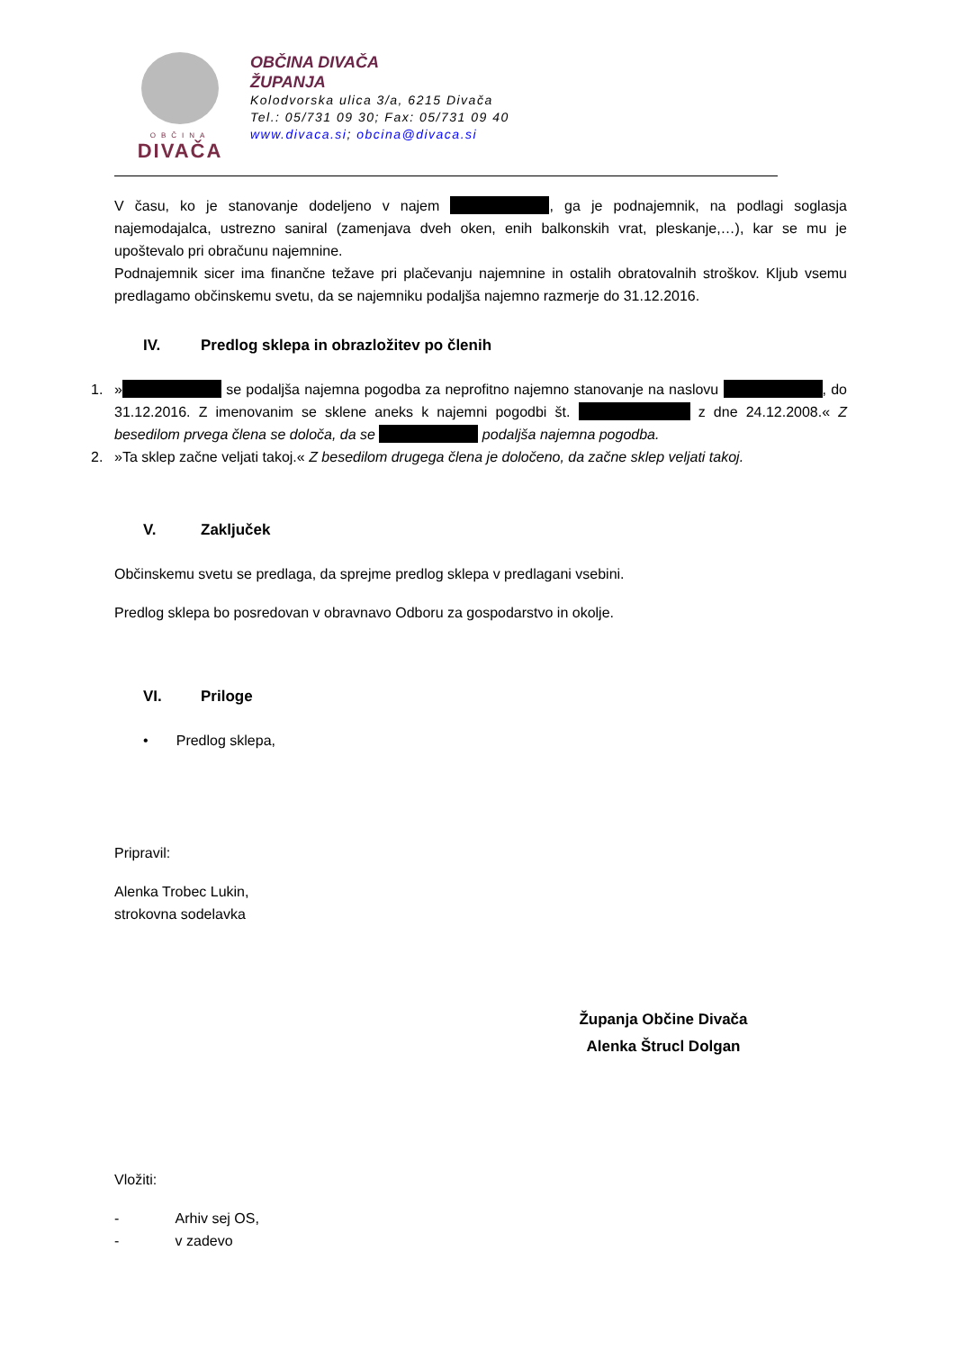OBČINA
DIVAČA
OBČINA DIVAČA
ŽUPANJA
Kolodvorska ulica 3/a, 6215 Divača
Tel.: 05/731 09 30; Fax: 05/731 09 40
www.divaca.si; obcina@divaca.si
V času, ko je stanovanje dodeljeno v najem , ga je podnajemnik, na podlagi soglasja najemodajalca, ustrezno saniral (zamenjava dveh oken, enih balkonskih vrat, pleskanje,…), kar se mu je upoštevalo pri obračunu najemnine.
Podnajemnik sicer ima finančne težave pri plačevanju najemnine in ostalih obratovalnih stroškov. Kljub vsemu predlagamo občinskemu svetu, da se najemniku podaljša najemno razmerje do 31.12.2016.
IV. Predlog sklepa in obrazložitev po členih
1.
» se podaljša najemna pogodba za neprofitno najemno stanovanje na naslovu , do 31.12.2016. Z imenovanim se sklene aneks k najemni pogodbi št. z dne 24.12.2008.« Z besedilom prvega člena se določa, da se podaljša najemna pogodba.
2. »Ta sklep začne veljati takoj.« Z besedilom drugega člena je določeno, da začne sklep veljati takoj.
V. Zaključek
Občinskemu svetu se predlaga, da sprejme predlog sklepa v predlagani vsebini.
Predlog sklepa bo posredovan v obravnavo Odboru za gospodarstvo in okolje.
VI. Priloge
• Predlog sklepa,
Pripravil:
Alenka Trobec Lukin,
strokovna sodelavka
Županja Občine Divača
Alenka Štrucl Dolgan
Vložiti:
- Arhiv sej OS,
- v zadevo